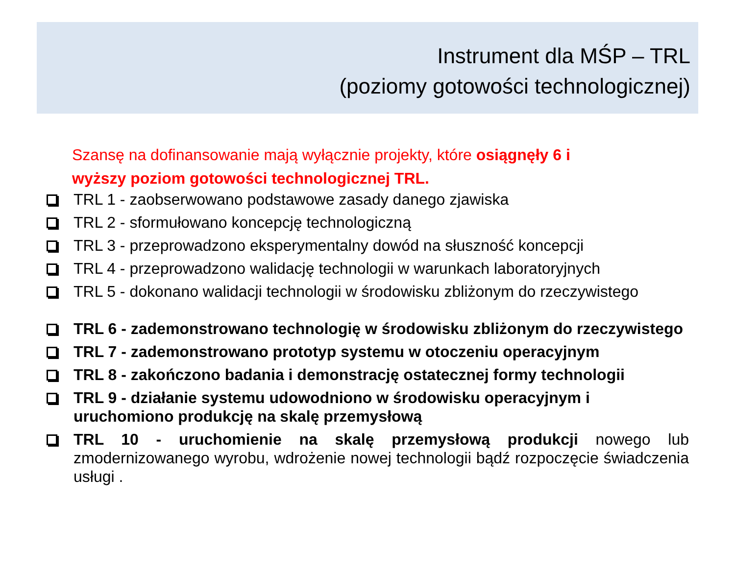Instrument dla MŚP – TRL
(poziomy gotowości technologicznej)
Szansę na dofinansowanie mają wyłącznie projekty, które osiągnęły 6 i wyższy poziom gotowości technologicznej TRL.
TRL 1 - zaobserwowano podstawowe zasady danego zjawiska
TRL 2 - sformułowano koncepcję technologiczną
TRL 3 - przeprowadzono eksperymentalny dowód na słuszność koncepcji
TRL 4 - przeprowadzono walidację technologii w warunkach laboratoryjnych
TRL 5 - dokonano walidacji technologii w środowisku zbliżonym do rzeczywistego
TRL 6 - zademonstrowano technologię w środowisku zbliżonym do rzeczywistego
TRL 7 - zademonstrowano prototyp systemu w otoczeniu operacyjnym
TRL 8 - zakończono badania i demonstrację ostatecznej formy technologii
TRL 9 - działanie systemu udowodniono w środowisku operacyjnym i uruchomiono produkcję na skalę przemysłową
TRL 10 - uruchomienie na skalę przemysłową produkcji nowego lub zmodernizowanego wyrobu, wdrożenie nowej technologii bądź rozpoczęcie świadczenia usługi .